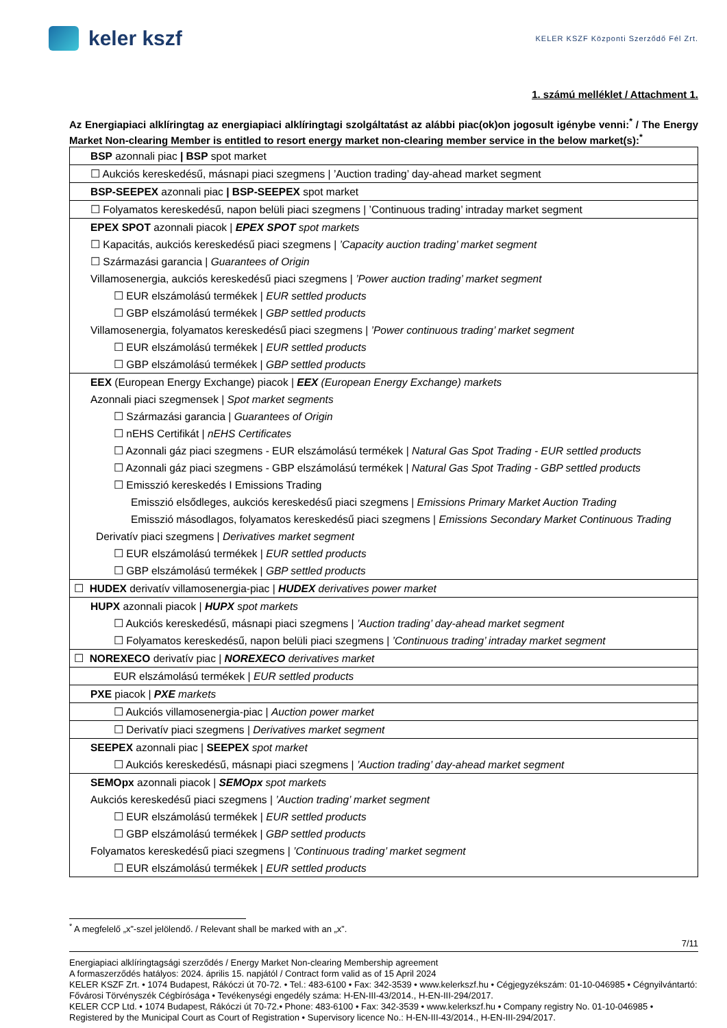keler kszf
KELER KSZF Központi Szerződő Fél Zrt.
1. számú melléklet / Attachment 1.
Az Energiapiaci alklíringtag az energiapiaci alklíringtagi szolgáltatást az alábbi piac(ok)on jogosult igénybe venni:<sup>*</sup> / The Energy Market Non-clearing Member is entitled to resort energy market non-clearing member service in the below market(s):<sup>*</sup>
| BSP azonnali piac / BSP spot market |
| ☐ Aukciós kereskedésű, másnapi piaci szegmens / ’Auction trading’ day-ahead market segment |
| BSP-SEEPEX azonnali piac / BSP-SEEPEX spot market |
| ☐ Folyamatos kereskedésű, napon belüli piaci szegmens / ’Continuous trading’ intraday market segment |
| EPEX SPOT azonnali piacok / EPEX SPOT spot markets |
| ☐ Kapacitás, aukciós kereskedésű piaci szegmens / ’Capacity auction trading’ market segment |
| ☐ Származási garancia / Guarantees of Origin |
| Villamosenergia, aukciós kereskedésű piaci szegmens / ’Power auction trading’ market segment |
| ☐ EUR elszámolású termékek / EUR settled products |
| ☐ GBP elszámolású termékek / GBP settled products |
| Villamosenergia, folyamatos kereskedésű piaci szegmens / ’Power continuous trading’ market segment |
| ☐ EUR elszámolású termékek / EUR settled products |
| ☐ GBP elszámolású termékek / GBP settled products |
| EEX (European Energy Exchange) piacok / EEX (European Energy Exchange) markets |
| Azonnali piaci szegmensek / Spot market segments |
| ☐ Származási garancia / Guarantees of Origin |
| ☐ nEHS Certifikát / nEHS Certificates |
| ☐ Azonnali gáz piaci szegmens - EUR elszámolású termékek / Natural Gas Spot Trading - EUR settled products |
| ☐ Azonnali gáz piaci szegmens - GBP elszámolású termékek / Natural Gas Spot Trading - GBP settled products |
| ☐ Emisszió kereskedés I Emissions Trading |
| Emisszió elsődleges, aukciós kereskedésű piaci szegmens / Emissions Primary Market Auction Trading |
| Emisszió másodlagos, folyamatos kereskedésű piaci szegmens / Emissions Secondary Market Continuous Trading |
| Derivatív piaci szegmens / Derivatives market segment |
| ☐ EUR elszámolású termékek / EUR settled products |
| ☐ GBP elszámolású termékek / GBP settled products |
| ☐ HUDEX derivatív villamosenergia-piac / HUDEX derivatives power market |
| HUPX azonnali piacok / HUPX spot markets |
| ☐ Aukciós kereskedésű, másnapi piaci szegmens / ’Auction trading’ day-ahead market segment |
| ☐ Folyamatos kereskedésű, napon belüli piaci szegmens / ’Continuous trading’ intraday market segment |
| ☐ NOREXECO derivatív piac / NOREXECO derivatives market |
| EUR elszámolású termékek / EUR settled products |
| PXE piacok / PXE markets |
| ☐ Aukciós villamosenergia-piac / Auction power market |
| ☐ Derivatív piaci szegmens / Derivatives market segment |
| SEEPEX azonnali piac / SEEPEX spot market |
| ☐ Aukciós kereskedésű, másnapi piaci szegmens / ’Auction trading’ day-ahead market segment |
| SEMOpx azonnali piacok / SEMOpx spot markets |
| Aukciós kereskedésű piaci szegmens / ’Auction trading’ market segment |
| ☐ EUR elszámolású termékek / EUR settled products |
| ☐ GBP elszámolású termékek / GBP settled products |
| Folyamatos kereskedésű piaci szegmens / ’Continuous trading’ market segment |
| ☐ EUR elszámolású termékek / EUR settled products |
<sup>*</sup> A megfelelő „x”-szel jelölendő. / Relevant shall be marked with an „x”.
7/11
Energiapiaci alklíringtagsági szerződés / Energy Market Non-clearing Membership agreement
A formaszerződés hatályos: 2024. április 15. napjától / Contract form valid as of 15 April 2024
KELER KSZF Zrt. • 1074 Budapest, Rákóczi út 70-72. • Tel.: 483-6100 • Fax: 342-3539 • www.kelerkszf.hu • Cégjegyzékszám: 01-10-046985 • Cégnyilvántartó: Fővárosi Törvényszék Cégbírósága • Tevékenységi engedély száma: H-EN-III-43/2014., H-EN-III-294/2017.
KELER CCP Ltd. • 1074 Budapest, Rákóczi út 70-72.• Phone: 483-6100 • Fax: 342-3539 • www.kelerkszf.hu • Company registry No. 01-10-046985 • Registered by the Municipal Court as Court of Registration • Supervisory licence No.: H-EN-III-43/2014., H-EN-III-294/2017.